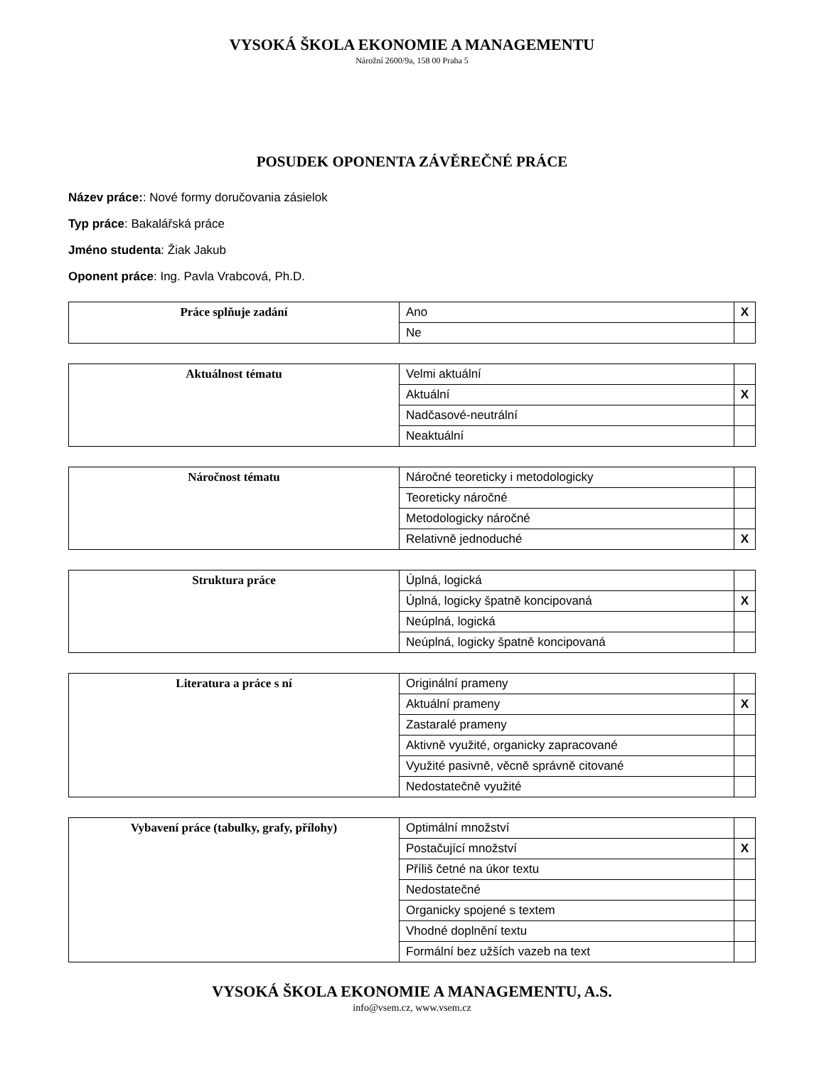VYSOKÁ ŠKOLA EKONOMIE A MANAGEMENTU
Nárožní 2600/9a, 158 00 Praha 5
POSUDEK OPONENTA ZÁVĚREČNÉ PRÁCE
Název práce:: Nové formy doručovania zásielok
Typ práce: Bakalářská práce
Jméno studenta: Žiak Jakub
Oponent práce: Ing. Pavla Vrabcová, Ph.D.
| Práce splňuje zadání | Ano | X |
| | Ne | |
| Aktuálnost tématu | Velmi aktuální | |
| | Aktuální | X |
| | Nadčasové-neutrální | |
| | Neaktuální | |
| Náročnost tématu | Náročné teoreticky i metodologicky | |
| | Teoreticky náročné | |
| | Metodologicky náročné | |
| | Relativně jednoduché | X |
| Struktura práce | Úplná, logická | |
| | Úplná, logicky špatně koncipovaná | X |
| | Neúplná, logická | |
| | Neúplná, logicky špatně koncipovaná | |
| Literatura a práce s ní | Originální prameny | |
| | Aktuální prameny | X |
| | Zastaralé prameny | |
| | Aktivně využité, organicky zapracované | |
| | Využité pasivně, věcně správně citované | |
| | Nedostatečně využité | |
| Vybavení práce (tabulky, grafy, přílohy) | Optimální množství | |
| | Postačující množství | X |
| | Příliš četné na úkor textu | |
| | Nedostatečné | |
| | Organicky spojené s textem | |
| | Vhodné doplnění textu | |
| | Formální bez užších vazeb na text | |
VYSOKÁ ŠKOLA EKONOMIE A MANAGEMENTU, A.S.
info@vsem.cz, www.vsem.cz